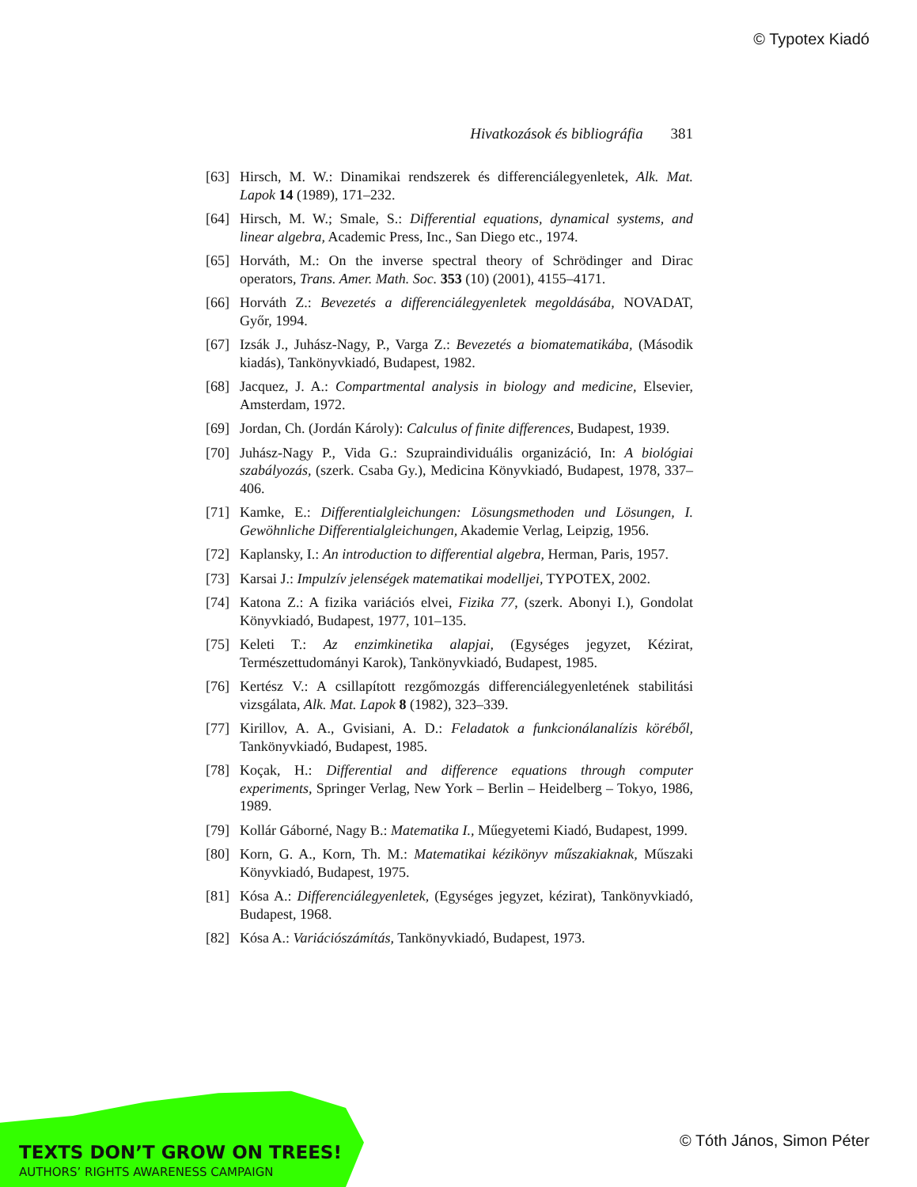© Typotex Kiadó
Hivatkozások és bibliográfia 381
[63] Hirsch, M. W.: Dinamikai rendszerek és differenciálegyenletek, Alk. Mat. Lapok 14 (1989), 171–232.
[64] Hirsch, M. W.; Smale, S.: Differential equations, dynamical systems, and linear algebra, Academic Press, Inc., San Diego etc., 1974.
[65] Horváth, M.: On the inverse spectral theory of Schrödinger and Dirac operators, Trans. Amer. Math. Soc. 353 (10) (2001), 4155–4171.
[66] Horváth Z.: Bevezetés a differenciálegyenletek megoldásába, NOVADAT, Győr, 1994.
[67] Izsák J., Juhász-Nagy, P., Varga Z.: Bevezetés a biomatematikába, (Második kiadás), Tankönyvkiadó, Budapest, 1982.
[68] Jacquez, J. A.: Compartmental analysis in biology and medicine, Elsevier, Amsterdam, 1972.
[69] Jordan, Ch. (Jordán Károly): Calculus of finite differences, Budapest, 1939.
[70] Juhász-Nagy P., Vida G.: Szupraindividuális organizáció, In: A biológiai szabályozás, (szerk. Csaba Gy.), Medicina Könyvkiadó, Budapest, 1978, 337–406.
[71] Kamke, E.: Differentialgleichungen: Lösungsmethoden und Lösungen, I. Gewöhnliche Differentialgleichungen, Akademie Verlag, Leipzig, 1956.
[72] Kaplansky, I.: An introduction to differential algebra, Herman, Paris, 1957.
[73] Karsai J.: Impulzív jelenségek matematikai modelljei, TYPOTEX, 2002.
[74] Katona Z.: A fizika variációs elvei, Fizika 77, (szerk. Abonyi I.), Gondolat Könyvkiadó, Budapest, 1977, 101–135.
[75] Keleti T.: Az enzimkinetika alapjai, (Egységes jegyzet, Kézirat, Természettudományi Karok), Tankönyvkiadó, Budapest, 1985.
[76] Kertész V.: A csillapított rezgőmozgás differenciálegyenletének stabilitási vizsgálata, Alk. Mat. Lapok 8 (1982), 323–339.
[77] Kirillov, A. A., Gvisiani, A. D.: Feladatok a funkcionálanalízis köréből, Tankönyvkiadó, Budapest, 1985.
[78] Koçak, H.: Differential and difference equations through computer experiments, Springer Verlag, New York – Berlin – Heidelberg – Tokyo, 1986, 1989.
[79] Kollár Gáborné, Nagy B.: Matematika I., Műegyetemi Kiadó, Budapest, 1999.
[80] Korn, G. A., Korn, Th. M.: Matematikai kézikönyv műszakiaknak, Műszaki Könyvkiadó, Budapest, 1975.
[81] Kósa A.: Differenciálegyenletek, (Egységes jegyzet, kézirat), Tankönyvkiadó, Budapest, 1968.
[82] Kósa A.: Variációszámítás, Tankönyvkiadó, Budapest, 1973.
TEXTS DON’T GROW ON TREES!
AUTHORS’ RIGHTS AWARENESS CAMPAIGN
© Tóth János, Simon Péter